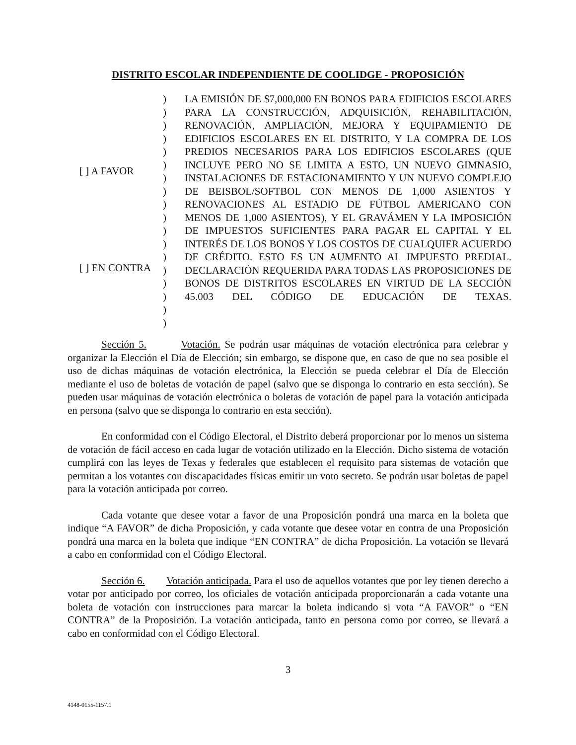DISTRITO ESCOLAR INDEPENDIENTE DE COOLIDGE - PROPOSICIÓN
[ ] A FAVOR
[ ] EN CONTRA
)
)
)
)
)
)
)
)
)
)
)
)
)
)
)
)
)
)
LA EMISIÓN DE $7,000,000 EN BONOS PARA EDIFICIOS ESCOLARES PARA LA CONSTRUCCIÓN, ADQUISICIÓN, REHABILITACIÓN, RENOVACIÓN, AMPLIACIÓN, MEJORA Y EQUIPAMIENTO DE EDIFICIOS ESCOLARES EN EL DISTRITO, Y LA COMPRA DE LOS PREDIOS NECESARIOS PARA LOS EDIFICIOS ESCOLARES (QUE INCLUYE PERO NO SE LIMITA A ESTO, UN NUEVO GIMNASIO, INSTALACIONES DE ESTACIONAMIENTO Y UN NUEVO COMPLEJO DE BEISBOL/SOFTBOL CON MENOS DE 1,000 ASIENTOS Y RENOVACIONES AL ESTADIO DE FÚTBOL AMERICANO CON MENOS DE 1,000 ASIENTOS), Y EL GRAVÁMEN Y LA IMPOSICIÓN DE IMPUESTOS SUFICIENTES PARA PAGAR EL CAPITAL Y EL INTERÉS DE LOS BONOS Y LOS COSTOS DE CUALQUIER ACUERDO DE CRÉDITO. ESTO ES UN AUMENTO AL IMPUESTO PREDIAL. DECLARACIÓN REQUERIDA PARA TODAS LAS PROPOSICIONES DE BONOS DE DISTRITOS ESCOLARES EN VIRTUD DE LA SECCIÓN 45.003 DEL CÓDIGO DE EDUCACIÓN DE TEXAS.
Sección 5. Votación. Se podrán usar máquinas de votación electrónica para celebrar y organizar la Elección el Día de Elección; sin embargo, se dispone que, en caso de que no sea posible el uso de dichas máquinas de votación electrónica, la Elección se pueda celebrar el Día de Elección mediante el uso de boletas de votación de papel (salvo que se disponga lo contrario en esta sección). Se pueden usar máquinas de votación electrónica o boletas de votación de papel para la votación anticipada en persona (salvo que se disponga lo contrario en esta sección).
En conformidad con el Código Electoral, el Distrito deberá proporcionar por lo menos un sistema de votación de fácil acceso en cada lugar de votación utilizado en la Elección. Dicho sistema de votación cumplirá con las leyes de Texas y federales que establecen el requisito para sistemas de votación que permitan a los votantes con discapacidades físicas emitir un voto secreto. Se podrán usar boletas de papel para la votación anticipada por correo.
Cada votante que desee votar a favor de una Proposición pondrá una marca en la boleta que indique “A FAVOR” de dicha Proposición, y cada votante que desee votar en contra de una Proposición pondrá una marca en la boleta que indique “EN CONTRA” de dicha Proposición. La votación se llevará a cabo en conformidad con el Código Electoral.
Sección 6. Votación anticipada. Para el uso de aquellos votantes que por ley tienen derecho a votar por anticipado por correo, los oficiales de votación anticipada proporcionarán a cada votante una boleta de votación con instrucciones para marcar la boleta indicando si vota “A FAVOR” o “EN CONTRA” de la Proposición. La votación anticipada, tanto en persona como por correo, se llevará a cabo en conformidad con el Código Electoral.
3
4148-0155-1157.1